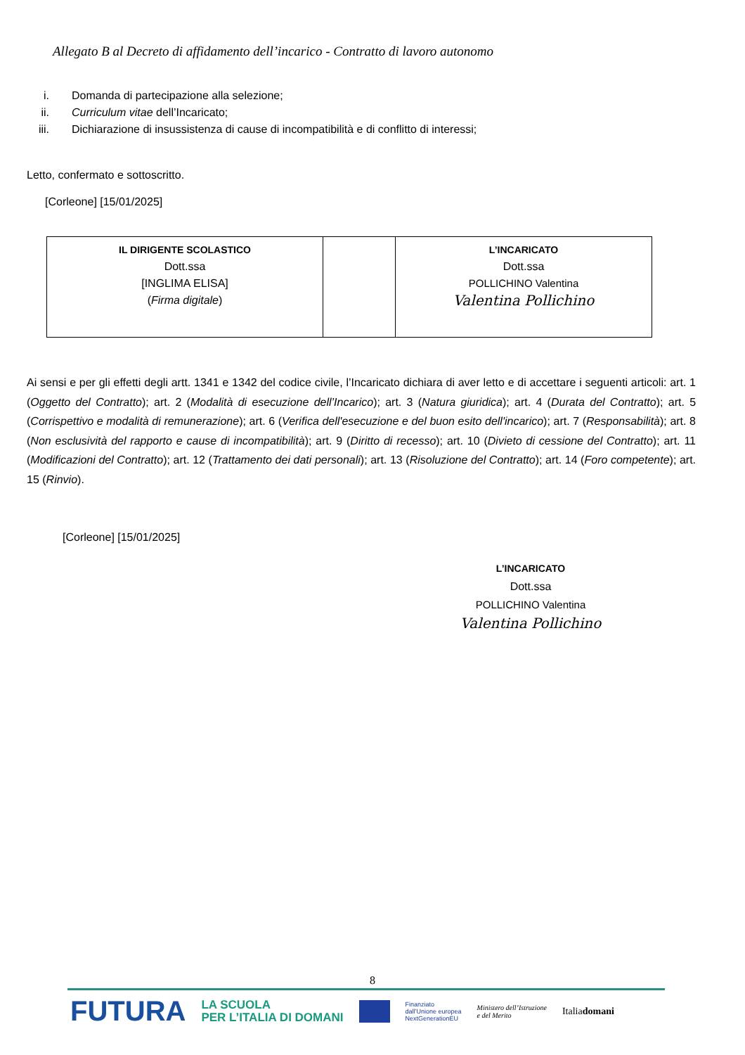Allegato B al Decreto di affidamento dell’incarico - Contratto di lavoro autonomo
i. Domanda di partecipazione alla selezione;
ii. Curriculum vitae dell’Incaricato;
iii. Dichiarazione di insussistenza di cause di incompatibilità e di conflitto di interessi;
Letto, confermato e sottoscritto.
[Corleone] [15/01/2025]
| IL DIRIGENTE SCOLASTICO Dott.ssa [INGLIMA ELISA] ( Firma digitale ) | | L’INCARICATO Dott.ssa POLLICHINO Valentina Valentina Pollichino |
Ai sensi e per gli effetti degli artt. 1341 e 1342 del codice civile, l’Incaricato dichiara di aver letto e di accettare i seguenti articoli: art. 1 (Oggetto del Contratto); art. 2 (Modalità di esecuzione dell’Incarico); art. 3 (Natura giuridica); art. 4 (Durata del Contratto); art. 5 (Corrispettivo e modalità di remunerazione); art. 6 (Verifica dell'esecuzione e del buon esito dell'incarico); art. 7 (Responsabilità); art. 8 (Non esclusività del rapporto e cause di incompatibilità); art. 9 (Diritto di recesso); art. 10 (Divieto di cessione del Contratto); art. 11 (Modificazioni del Contratto); art. 12 (Trattamento dei dati personali); art. 13 (Risoluzione del Contratto); art. 14 (Foro competente); art. 15 (Rinvio).
[Corleone] [15/01/2025]
L’INCARICATO
Dott.ssa
POLLICHINO Valentina
Valentina Pollichino
8
FUTURA LA SCUOLA
PER L’ITALIA DI DOMANI Finanziato
dall’Unione europea
NextGenerationEU Ministero dell’Istruzione
e del Merito Italiadomani